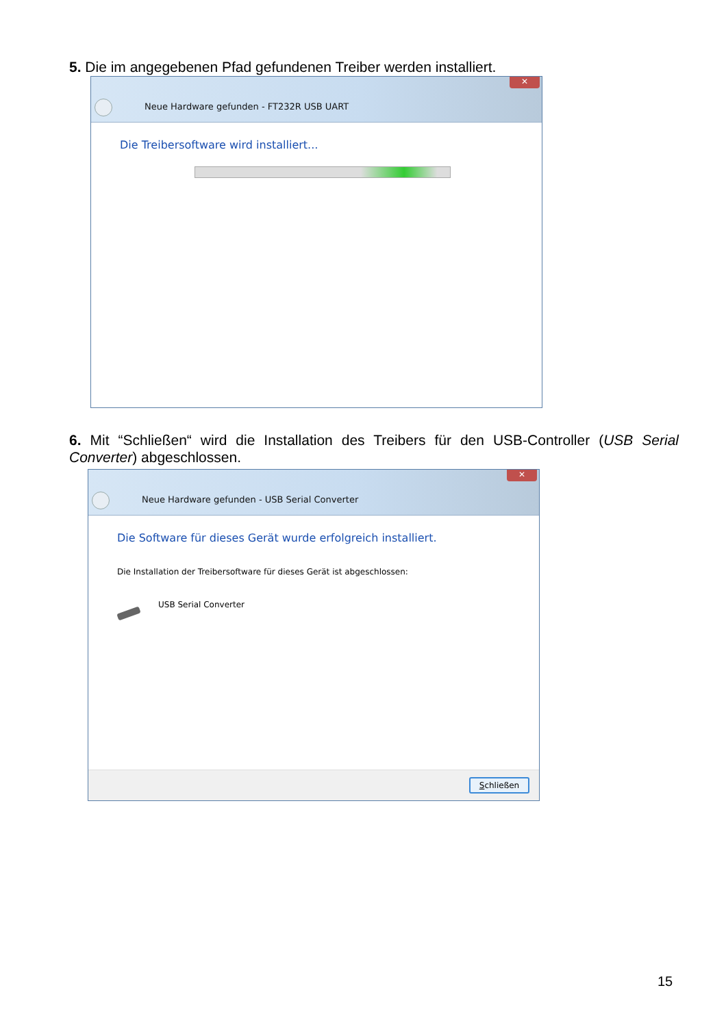5. Die im angegebenen Pfad gefundenen Treiber werden installiert.
✕
Neue Hardware gefunden - FT232R USB UART
Die Treibersoftware wird installiert...
6. Mit “Schließen“ wird die Installation des Treibers für den USB-Controller (USB Serial Converter) abgeschlossen.
✕
Neue Hardware gefunden - USB Serial Converter
Die Software für dieses Gerät wurde erfolgreich installiert.
Die Installation der Treibersoftware für dieses Gerät ist abgeschlossen:
USB Serial Converter
Schließen
15